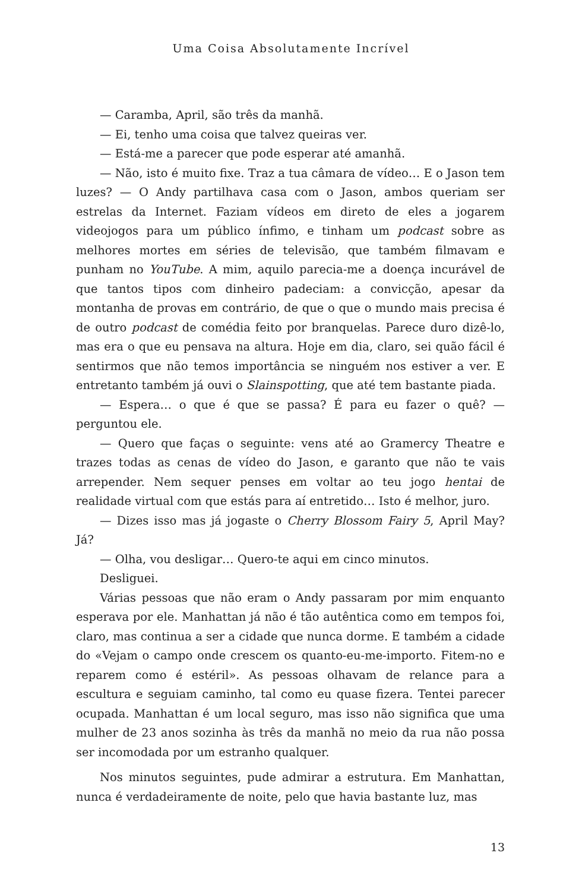Uma Coisa Absolutamente Incrível
— Caramba, April, são três da manhã.
— Ei, tenho uma coisa que talvez queiras ver.
— Está-me a parecer que pode esperar até amanhã.
— Não, isto é muito fixe. Traz a tua câmara de vídeo… E o Jason tem luzes? — O Andy partilhava casa com o Jason, ambos queriam ser estrelas da Internet. Faziam vídeos em direto de eles a jogarem videojogos para um público ínfimo, e tinham um podcast sobre as melhores mortes em séries de televisão, que também filmavam e punham no YouTube. A mim, aquilo parecia-me a doença incurável de que tantos tipos com dinheiro padeciam: a convicção, apesar da montanha de provas em contrário, de que o que o mundo mais precisa é de outro podcast de comédia feito por branquelas. Parece duro dizê-lo, mas era o que eu pensava na altura. Hoje em dia, claro, sei quão fácil é sentirmos que não temos importância se ninguém nos estiver a ver. E entretanto também já ouvi o Slainspotting, que até tem bastante piada.
— Espera… o que é que se passa? É para eu fazer o quê? — perguntou ele.
— Quero que faças o seguinte: vens até ao Gramercy Theatre e trazes todas as cenas de vídeo do Jason, e garanto que não te vais arrepender. Nem sequer penses em voltar ao teu jogo hentai de realidade virtual com que estás para aí entretido… Isto é melhor, juro.
— Dizes isso mas já jogaste o Cherry Blossom Fairy 5, April May? Já?
— Olha, vou desligar… Quero-te aqui em cinco minutos.
Desliguei.
Várias pessoas que não eram o Andy passaram por mim enquanto esperava por ele. Manhattan já não é tão autêntica como em tempos foi, claro, mas continua a ser a cidade que nunca dorme. E também a cidade do «Vejam o campo onde crescem os quanto-eu-me-importo. Fitem-no e reparem como é estéril». As pessoas olhavam de relance para a escultura e seguiam caminho, tal como eu quase fizera. Tentei parecer ocupada. Manhattan é um local seguro, mas isso não significa que uma mulher de 23 anos sozinha às três da manhã no meio da rua não possa ser incomodada por um estranho qualquer.
Nos minutos seguintes, pude admirar a estrutura. Em Manhattan, nunca é verdadeiramente de noite, pelo que havia bastante luz, mas
13